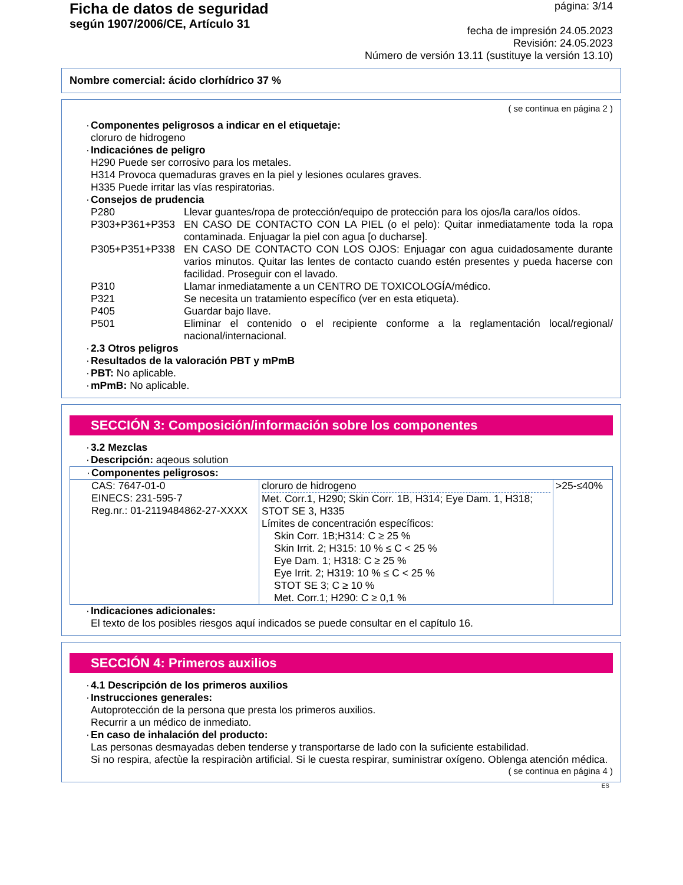Ficha de datos de seguridad
según 1907/2006/CE, Artículo 31
página: 3/14
fecha de impresión 24.05.2023
Revisión: 24.05.2023
Número de versión 13.11 (sustituye la versión 13.10)
Nombre comercial: ácido clorhídrico 37 %
( se continua en página 2 )
· Componentes peligrosos a indicar en el etiquetaje:
cloruro de hidrogeno
· Indicaciónes de peligro
H290 Puede ser corrosivo para los metales.
H314 Provoca quemaduras graves en la piel y lesiones oculares graves.
H335 Puede irritar las vías respiratorias.
· Consejos de prudencia
P280 Llevar guantes/ropa de protección/equipo de protección para los ojos/la cara/los oídos.
P303+P361+P353 EN CASO DE CONTACTO CON LA PIEL (o el pelo): Quitar inmediatamente toda la ropa contaminada. Enjuagar la piel con agua [o ducharse].
P305+P351+P338 EN CASO DE CONTACTO CON LOS OJOS: Enjuagar con agua cuidadosamente durante varios minutos. Quitar las lentes de contacto cuando estén presentes y pueda hacerse con facilidad. Proseguir con el lavado.
P310 Llamar inmediatamente a un CENTRO DE TOXICOLOGÍA/médico.
P321 Se necesita un tratamiento específico (ver en esta etiqueta).
P405 Guardar bajo llave.
P501 Eliminar el contenido o el recipiente conforme a la reglamentación local/regional/ nacional/internacional.
· 2.3 Otros peligros
· Resultados de la valoración PBT y mPmB
· PBT: No aplicable.
· mPmB: No aplicable.
SECCIÓN 3: Composición/información sobre los componentes
· 3.2 Mezclas
· Descripción: aqeous solution
| · Componentes peligrosos: | | |
| CAS: 7647-01-0 EINECS: 231-595-7 Reg.nr.: 01-2119484862-27-XXXX | cloruro de hidrogeno Met. Corr.1, H290; Skin Corr. 1B, H314; Eye Dam. 1, H318; STOT SE 3, H335 Límites de concentración específicos: Skin Corr. 1B;H314: C ≥ 25 % Skin Irrit. 2; H315: 10 % ≤ C < 25 % Eye Dam. 1; H318: C ≥ 25 % Eye Irrit. 2; H319: 10 % ≤ C < 25 % STOT SE 3; C ≥ 10 % Met. Corr.1; H290: C ≥ 0,1 % | >25-≤40% |
· Indicaciones adicionales:
El texto de los posibles riesgos aquí indicados se puede consultar en el capítulo 16.
SECCIÓN 4: Primeros auxilios
· 4.1 Descripción de los primeros auxilios
· Instrucciones generales:
Autoprotección de la persona que presta los primeros auxilios.
Recurrir a un médico de inmediato.
· En caso de inhalación del producto:
Las personas desmayadas deben tenderse y transportarse de lado con la suficiente estabilidad.
Si no respira, afectùe la respiraciòn artificial. Si le cuesta respirar, suministrar oxígeno. Oblenga atención médica.
( se continua en página 4 )
ES